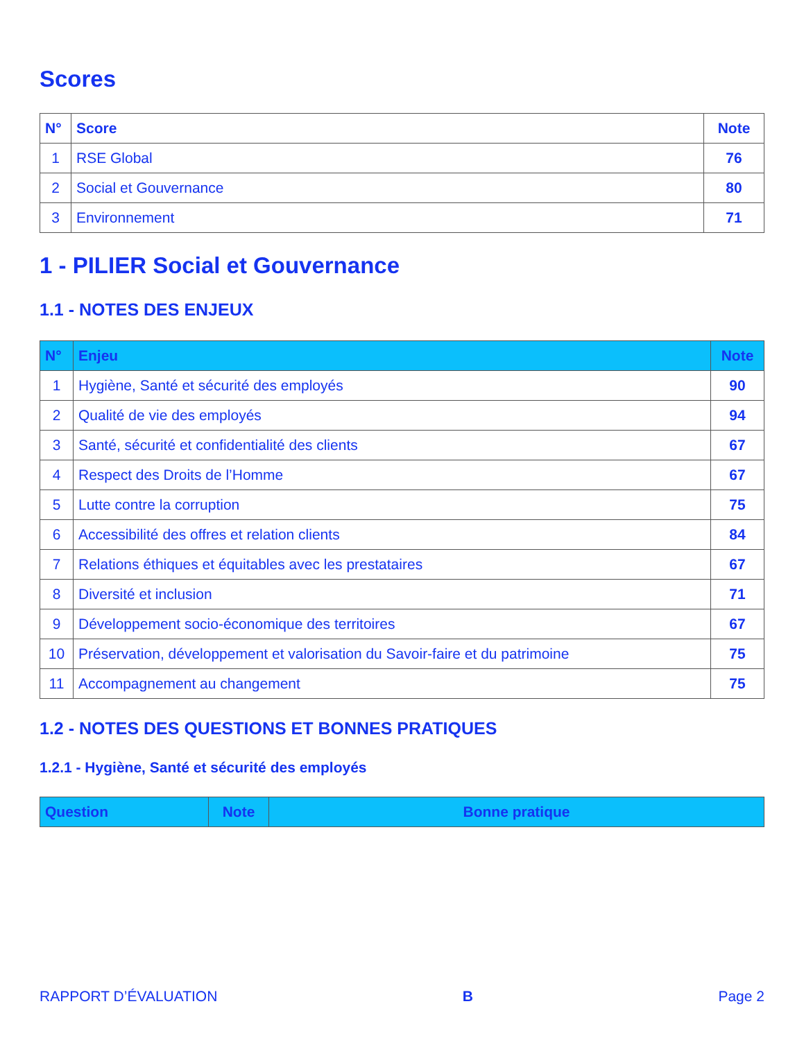Scores
| N° | Score | Note |
| --- | --- | --- |
| 1 | RSE Global | 76 |
| 2 | Social et Gouvernance | 80 |
| 3 | Environnement | 71 |
1 - PILIER Social et Gouvernance
1.1 - NOTES DES ENJEUX
| N° | Enjeu | Note |
| --- | --- | --- |
| 1 | Hygiène, Santé et sécurité des employés | 90 |
| 2 | Qualité de vie des employés | 94 |
| 3 | Santé, sécurité et confidentialité des clients | 67 |
| 4 | Respect des Droits de l’Homme | 67 |
| 5 | Lutte contre la corruption | 75 |
| 6 | Accessibilité des offres et relation clients | 84 |
| 7 | Relations éthiques et équitables avec les prestataires | 67 |
| 8 | Diversité et inclusion | 71 |
| 9 | Développement socio-économique des territoires | 67 |
| 10 | Préservation, développement et valorisation du Savoir-faire et du patrimoine | 75 |
| 11 | Accompagnement au changement | 75 |
1.2 - NOTES DES QUESTIONS ET BONNES PRATIQUES
1.2.1 - Hygiène, Santé et sécurité des employés
| Question | Note | Bonne pratique |
| --- | --- | --- |
RAPPORT D’ÉVALUATION B Page 2